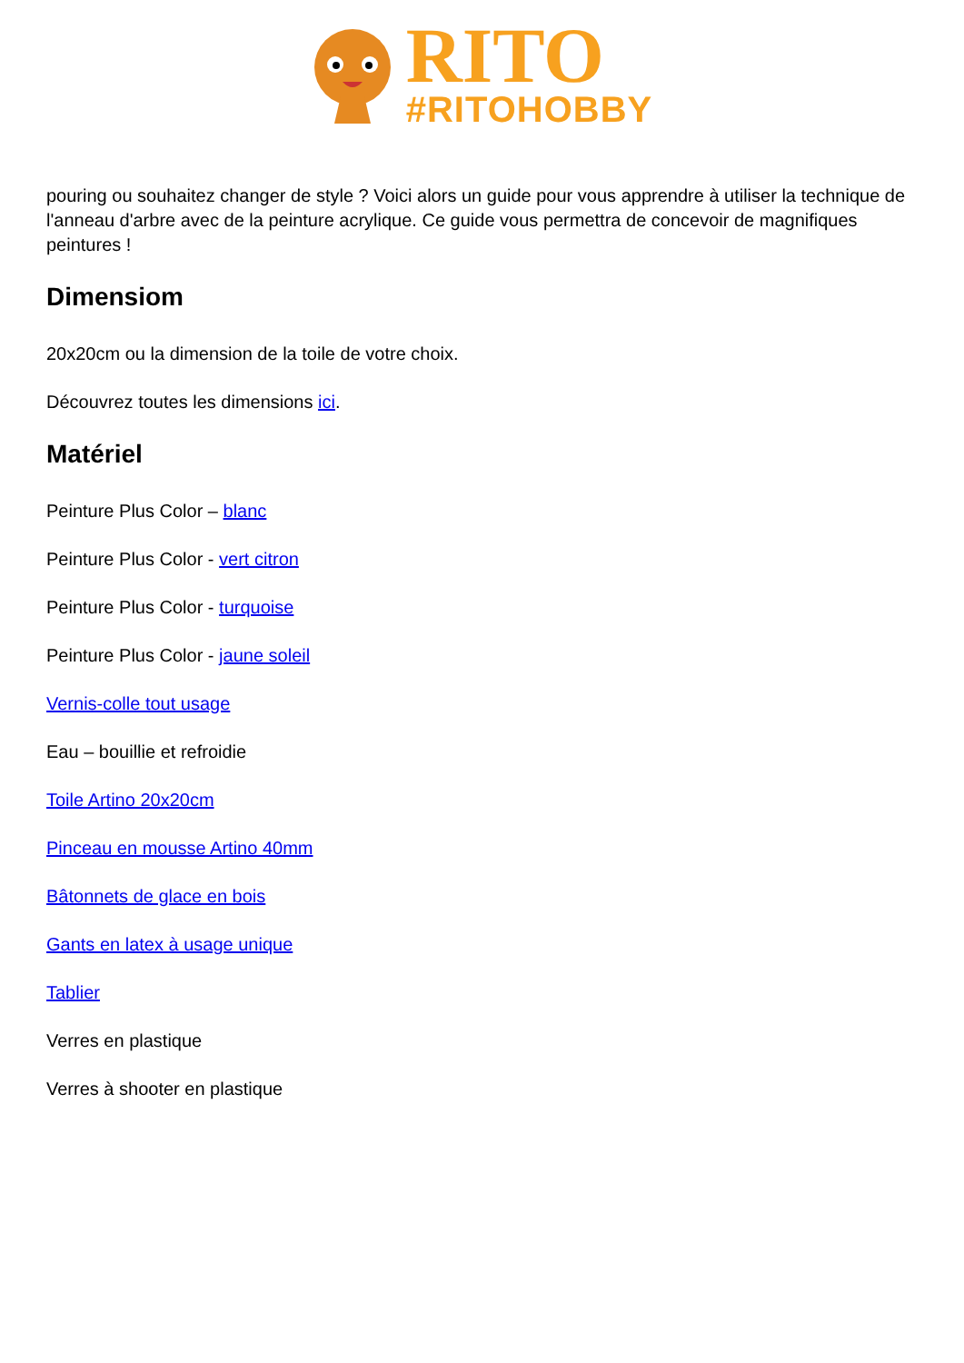RITO
#RITOHOBBY
pouring ou souhaitez changer de style ? Voici alors un guide pour vous apprendre à utiliser la technique de l'anneau d'arbre avec de la peinture acrylique. Ce guide vous permettra de concevoir de magnifiques peintures !
Dimensiom
20x20cm ou la dimension de la toile de votre choix.
Découvrez toutes les dimensions ici.
Matériel
Peinture Plus Color – blanc
Peinture Plus Color - vert citron
Peinture Plus Color - turquoise
Peinture Plus Color - jaune soleil
Vernis-colle tout usage
Eau – bouillie et refroidie
Toile Artino 20x20cm
Pinceau en mousse Artino 40mm
Bâtonnets de glace en bois
Gants en latex à usage unique
Tablier
Verres en plastique
Verres à shooter en plastique